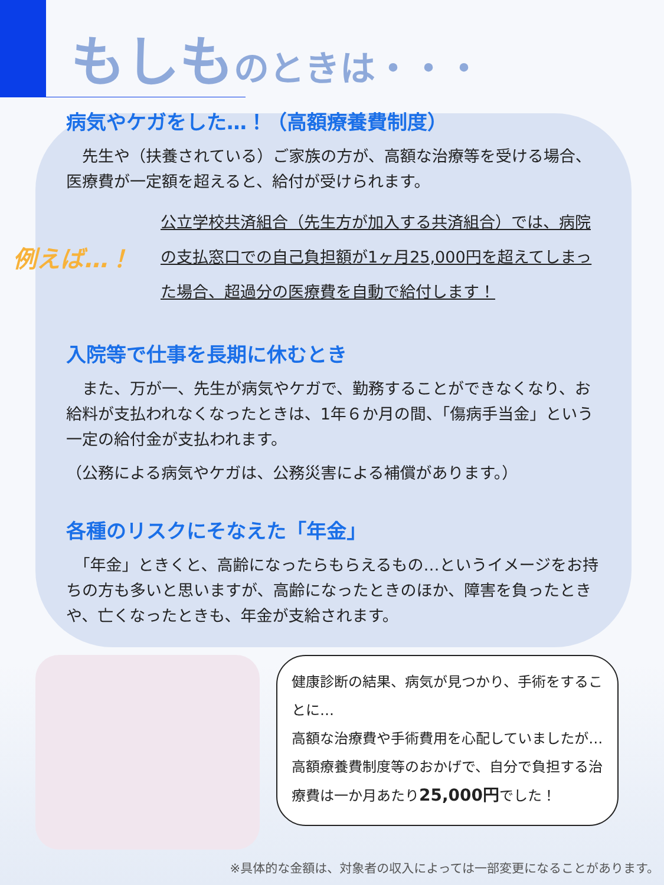もしものときは・・・
病気やケガをした…！（高額療養費制度）
　先生や（扶養されている）ご家族の方が、高額な治療等を受ける場合、医療費が一定額を超えると、給付が受けられます。
例えば…！
公立学校共済組合（先生方が加入する共済組合）では、病院の支払窓口での自己負担額が1ヶ月25,000円を超えてしまった場合、超過分の医療費を自動で給付します！
入院等で仕事を長期に休むとき
　また、万が一、先生が病気やケガで、勤務することができなくなり、お給料が支払われなくなったときは、1年６か月の間、「傷病手当金」という一定の給付金が支払われます。
（公務による病気やケガは、公務災害による補償があります。）
各種のリスクにそなえた「年金」
　「年金」ときくと、高齢になったらもらえるもの…というイメージをお持ちの方も多いと思いますが、高齢になったときのほか、障害を負ったときや、亡くなったときも、年金が支給されます。
健康診断の結果、病気が見つかり、手術をすることに…
高額な治療費や手術費用を心配していましたが…高額療養費制度等のおかげで、自分で負担する治療費は一か月あたり25,000円でした！
※具体的な金額は、対象者の収入によっては一部変更になることがあります。